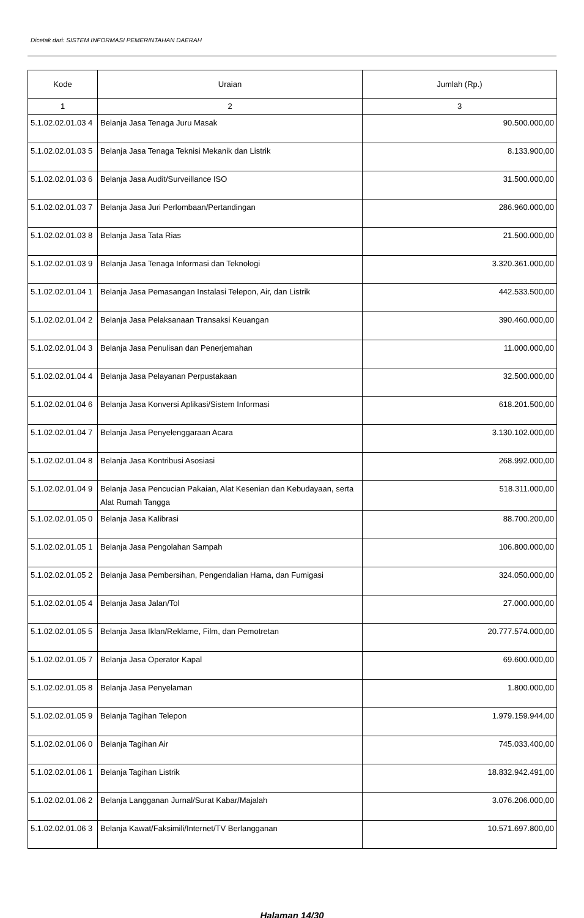Dicetak dari: SISTEM INFORMASI PEMERINTAHAN DAERAH
| Kode | Uraian | Jumlah (Rp.) |
| --- | --- | --- |
| 1 | 2 | 3 |
| 5.1.02.02.01.03 4 | Belanja Jasa Tenaga Juru Masak | 90.500.000,00 |
| 5.1.02.02.01.03 5 | Belanja Jasa Tenaga Teknisi Mekanik dan Listrik | 8.133.900,00 |
| 5.1.02.02.01.03 6 | Belanja Jasa Audit/Surveillance ISO | 31.500.000,00 |
| 5.1.02.02.01.03 7 | Belanja Jasa Juri Perlombaan/Pertandingan | 286.960.000,00 |
| 5.1.02.02.01.03 8 | Belanja Jasa Tata Rias | 21.500.000,00 |
| 5.1.02.02.01.03 9 | Belanja Jasa Tenaga Informasi dan Teknologi | 3.320.361.000,00 |
| 5.1.02.02.01.04 1 | Belanja Jasa Pemasangan Instalasi Telepon, Air, dan Listrik | 442.533.500,00 |
| 5.1.02.02.01.04 2 | Belanja Jasa Pelaksanaan Transaksi Keuangan | 390.460.000,00 |
| 5.1.02.02.01.04 3 | Belanja Jasa Penulisan dan Penerjemahan | 11.000.000,00 |
| 5.1.02.02.01.04 4 | Belanja Jasa Pelayanan Perpustakaan | 32.500.000,00 |
| 5.1.02.02.01.04 6 | Belanja Jasa Konversi Aplikasi/Sistem Informasi | 618.201.500,00 |
| 5.1.02.02.01.04 7 | Belanja Jasa Penyelenggaraan Acara | 3.130.102.000,00 |
| 5.1.02.02.01.04 8 | Belanja Jasa Kontribusi Asosiasi | 268.992.000,00 |
| 5.1.02.02.01.04 9 | Belanja Jasa Pencucian Pakaian, Alat Kesenian dan Kebudayaan, serta Alat Rumah Tangga | 518.311.000,00 |
| 5.1.02.02.01.05 0 | Belanja Jasa Kalibrasi | 88.700.200,00 |
| 5.1.02.02.01.05 1 | Belanja Jasa Pengolahan Sampah | 106.800.000,00 |
| 5.1.02.02.01.05 2 | Belanja Jasa Pembersihan, Pengendalian Hama, dan Fumigasi | 324.050.000,00 |
| 5.1.02.02.01.05 4 | Belanja Jasa Jalan/Tol | 27.000.000,00 |
| 5.1.02.02.01.05 5 | Belanja Jasa Iklan/Reklame, Film, dan Pemotretan | 20.777.574.000,00 |
| 5.1.02.02.01.05 7 | Belanja Jasa Operator Kapal | 69.600.000,00 |
| 5.1.02.02.01.05 8 | Belanja Jasa Penyelaman | 1.800.000,00 |
| 5.1.02.02.01.05 9 | Belanja Tagihan Telepon | 1.979.159.944,00 |
| 5.1.02.02.01.06 0 | Belanja Tagihan Air | 745.033.400,00 |
| 5.1.02.02.01.06 1 | Belanja Tagihan Listrik | 18.832.942.491,00 |
| 5.1.02.02.01.06 2 | Belanja Langganan Jurnal/Surat Kabar/Majalah | 3.076.206.000,00 |
| 5.1.02.02.01.06 3 | Belanja Kawat/Faksimili/Internet/TV Berlangganan | 10.571.697.800,00 |
Halaman 14/30